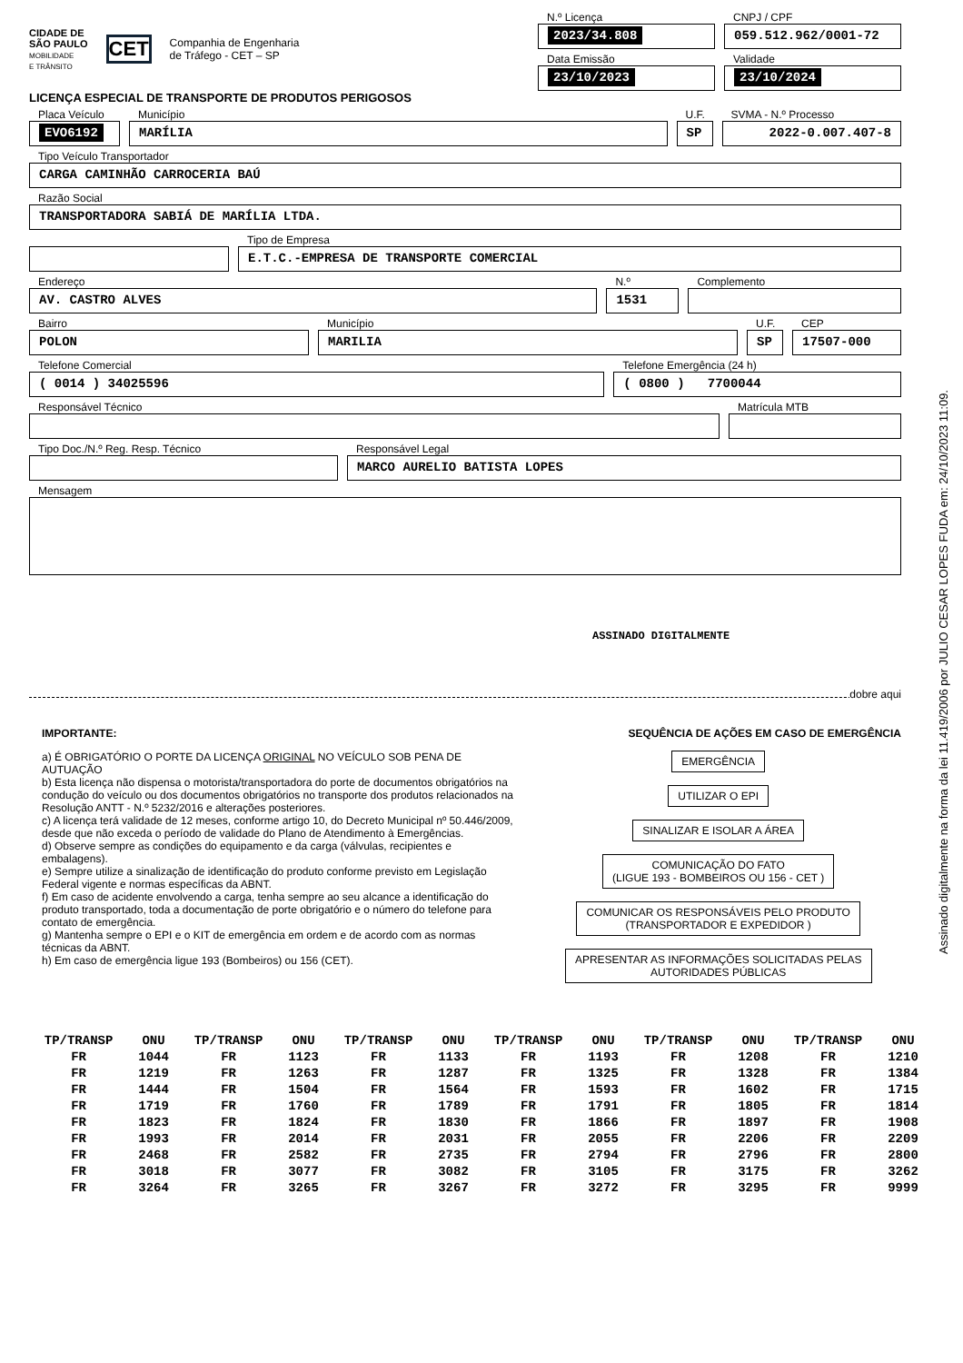CIDADE DE
SÃO PAULO
MOBILIDADE
E TRÂNSITO
CET
Companhia de Engenharia
de Tráfego - CET – SP
N.º Licença
2023/34.808
CNPJ / CPF
059.512.962/0001-72
Data Emissão
23/10/2023
Validade
23/10/2024
LICENÇA ESPECIAL DE TRANSPORTE DE PRODUTOS PERIGOSOS
Placa Veículo
EVO6192
Município
MARÍLIA
U.F.
SP
SVMA - N.º Processo
2022-0.007.407-8
Tipo Veículo Transportador
CARGA CAMINHÃO CARROCERIA BAÚ
Razão Social
TRANSPORTADORA SABIÁ DE MARÍLIA LTDA.
Tipo de Empresa
E.T.C.-EMPRESA DE TRANSPORTE COMERCIAL
Endereço
AV. CASTRO ALVES
N.º
1531
Complemento
Bairro
POLON
Município
MARILIA
U.F.
SP
CEP
17507-000
Telefone Comercial
( 0014 ) 34025596
Telefone Emergência (24 h)
( 0800 ) 7700044
Responsável Técnico Matrícula MTB
Tipo Doc./N.º Reg. Resp. Técnico
Responsável Legal
MARCO AURELIO BATISTA LOPES
Mensagem
ASSINADO DIGITALMENTE
dobre aqui
IMPORTANTE:
a) É OBRIGATÓRIO O PORTE DA LICENÇA ORIGINAL NO VEÍCULO SOB PENA DE AUTUAÇÃO
b) Esta licença não dispensa o motorista/transportadora do porte de documentos obrigatórios na condução do veículo ou dos documentos obrigatórios no transporte dos produtos relacionados na Resolução ANTT - N.º 5232/2016 e alterações posteriores.
c) A licença terá validade de 12 meses, conforme artigo 10, do Decreto Municipal nº 50.446/2009, desde que não exceda o período de validade do Plano de Atendimento à Emergências.
d) Observe sempre as condições do equipamento e da carga (válvulas, recipientes e embalagens).
e) Sempre utilize a sinalização de identificação do produto conforme previsto em Legislação Federal vigente e normas específicas da ABNT.
f) Em caso de acidente envolvendo a carga, tenha sempre ao seu alcance a identificação do produto transportado, toda a documentação de porte obrigatório e o número do telefone para contato de emergência.
g) Mantenha sempre o EPI e o KIT de emergência em ordem e de acordo com as normas técnicas da ABNT.
h) Em caso de emergência ligue 193 (Bombeiros) ou 156 (CET).
SEQUÊNCIA DE AÇÕES EM CASO DE EMERGÊNCIA
EMERGÊNCIA
UTILIZAR O EPI
SINALIZAR E ISOLAR A ÁREA
COMUNICAÇÃO DO FATO
(LIGUE 193 - BOMBEIROS OU 156 - CET )
COMUNICAR OS RESPONSÁVEIS PELO PRODUTO
(TRANSPORTADOR E EXPEDIDOR )
APRESENTAR AS INFORMAÇÕES SOLICITADAS PELAS
AUTORIDADES PÚBLICAS
| TP/TRANSP | ONU | TP/TRANSP | ONU | TP/TRANSP | ONU | TP/TRANSP | ONU | TP/TRANSP | ONU | TP/TRANSP | ONU |
| --- | --- | --- | --- | --- | --- | --- | --- | --- | --- | --- | --- |
| FR | 1044 | FR | 1123 | FR | 1133 | FR | 1193 | FR | 1208 | FR | 1210 |
| FR | 1219 | FR | 1263 | FR | 1287 | FR | 1325 | FR | 1328 | FR | 1384 |
| FR | 1444 | FR | 1504 | FR | 1564 | FR | 1593 | FR | 1602 | FR | 1715 |
| FR | 1719 | FR | 1760 | FR | 1789 | FR | 1791 | FR | 1805 | FR | 1814 |
| FR | 1823 | FR | 1824 | FR | 1830 | FR | 1866 | FR | 1897 | FR | 1908 |
| FR | 1993 | FR | 2014 | FR | 2031 | FR | 2055 | FR | 2206 | FR | 2209 |
| FR | 2468 | FR | 2582 | FR | 2735 | FR | 2794 | FR | 2796 | FR | 2800 |
| FR | 3018 | FR | 3077 | FR | 3082 | FR | 3105 | FR | 3175 | FR | 3262 |
| FR | 3264 | FR | 3265 | FR | 3267 | FR | 3272 | FR | 3295 | FR | 9999 |
Assinado digitalmente na forma da lei 11.419/2006 por JULIO CESAR LOPES FUDA em: 24/10/2023 11:09.